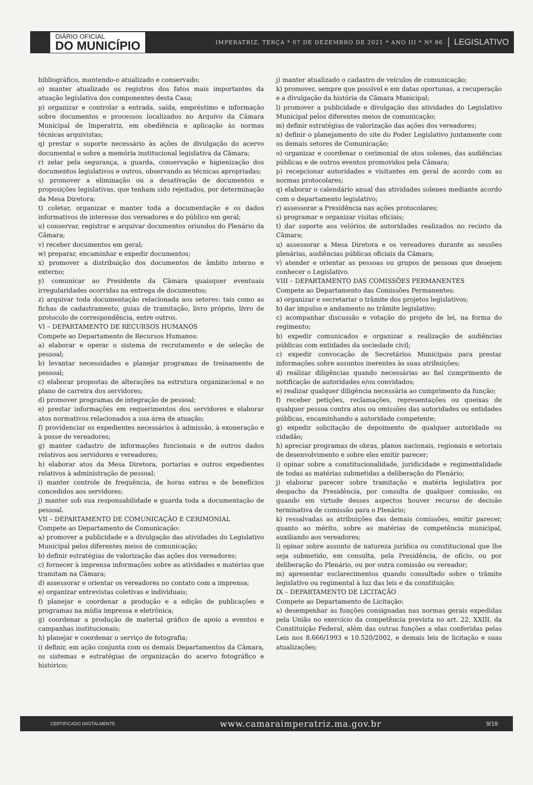DIÁRIO OFICIAL
DO MUNICÍPIO
IMPERATRIZ, TERÇA * 07 DE DEZEMBRO DE 2021 * ANO III * Nº 86
LEGISLATIVO
bibliográfico, mantendo-o atualizado e conservado;
o) manter atualizado os registros dos fatos mais importantes da atuação legislativa dos componentes desta Casa;
p) organizar e controlar a entrada, saída, empréstimo e informação sobre documentos e processos localizados no Arquivo da Câmara Municipal de Imperatriz, em obediência e aplicação às normas técnicas arquivistas;
q) prestar o suporte necessário às ações de divulgação do acervo documental e sobre a memória institucional legislativa da Câmara;
r) zelar pela segurança, a guarda, conservação e higienização dos documentos legislativos e outros, observando as técnicas apropriadas;
s) promover a eliminação ou a desativação de documentos e proposições legislativas, que tenham sido rejeitados, por determinação da Mesa Diretora;
t) coletar, organizar e manter toda a documentação e os dados informativos de interesse dos vereadores e do público em geral;
u) conservar, registrar e arquivar documentos oriundos do Plenário da Câmara;
v) receber documentos em geral;
w) preparar, encaminhar e expedir documentos;
x) promover a distribuição dos documentos de âmbito interno e externo;
y) comunicar ao Presidente da Câmara quaisquer eventuais irregularidades ocorridas na entrega de documentos;
z) arquivar toda documentação relacionada aos setores: tais como as fichas de cadastramento, guias de tramitação, livro próprio, livro de protocolo de correspondência, entre outros.
VI – DEPARTAMENTO DE RECURSOS HUMANOS
Compete ao Departamento de Recursos Humanos:
a) elaborar e operar o sistema de recrutamento e de seleção de pessoal;
b) levantar necessidades e planejar programas de treinamento de pessoal;
c) elaborar propostas de alterações na estrutura organizacional e no plano de carreira dos servidores;
d) promover programas de integração de pessoal;
e) prestar informações em requerimentos dos servidores e elaborar atos normativos relacionados a sua área de atuação;
f) providenciar os expedientes necessários à admissão, à exoneração e à posse de vereadores;
g) manter cadastro de informações funcionais e de outros dados relativos aos servidores e vereadores;
h) elaborar atos da Mesa Diretora, portarias e outros expedientes relativos à administração de pessoal;
i) manter controle de frequência, de horas extras e de benefícios concedidos aos servidores;
j) manter sob sua responsabilidade e guarda toda a documentação de pessoal.
VII – DEPARTAMENTO DE COMUNICAÇÃO E CERIMONIAL
Compete ao Departamento de Comunicação:
a) promover a publicidade e a divulgação das atividades do Legislativo Municipal pelos diferentes meios de comunicação;
b) definir estratégias de valorização das ações dos vereadores;
c) fornecer à imprensa informações sobre as atividades e matérias que tramitam na Câmara;
d) assessorar e orientar os vereadores no contato com a imprensa;
e) organizar entrevistas coletivas e individuais;
f) planejar e coordenar a produção e a edição de publicações e programas na mídia impressa e eletrônica;
g) coordenar a produção de material gráfico de apoio a eventos e campanhas institucionais;
h) planejar e coordenar o serviço de fotografia;
i) definir, em ação conjunta com os demais Departamentos da Câmara, os sistemas e estratégias de organização do acervo fotográfico e histórico;
j) manter atualizado o cadastro de veículos de comunicação;
k) promover, sempre que possível e em datas oportunas, a recuperação e a divulgação da história da Câmara Municipal;
l) promover a publicidade e divulgação das atividades do Legislativo Municipal pelos diferentes meios de comunicação;
m) definir estratégias de valorização das ações dos vereadores;
n) definir o planejamento do site do Poder Legislativo juntamente com os demais setores de Comunicação;
o) organizar e coordenar o cerimonial de atos solenes, das audiências públicas e de outros eventos promovidos pela Câmara;
p) recepcionar autoridades e visitantes em geral de acordo com as normas protocolares;
q) elaborar o calendário anual das atividades solenes mediante acordo com o departamento legislativo;
r) assessorar a Presidência nas ações protocolares;
s) programar e organizar visitas oficiais;
t) dar suporte aos velórios de autoridades realizados no recinto da Câmara;
u) assessorar a Mesa Diretora e os vereadores durante as sessões plenárias, audiências públicas oficiais da Câmara;
v) atender e orientar as pessoas ou grupos de pessoas que desejem conhecer o Legislativo.
VIII – DEPARTAMENTO DAS COMISSÕES PERMANENTES
Compete ao Departamento das Comissões Permanentes:
a) organizar e secretariar o trâmite dos projetos legislativos;
b) dar impulso e andamento no trâmite legislativo;
c) acompanhar discussão e votação do projeto de lei, na forma do regimento;
b) expedir comunicados e organizar a realização de audiências públicas com entidades da sociedade civil;
c) expedir convocação de Secretários Municipais para prestar informações sobre assuntos inerentes às suas atribuições;
d) realizar diligências quando necessárias ao fiel cumprimento de notificação de autoridades e/ou convidados;
e) realizar qualquer diligência necessária ao cumprimento da função;
f) receber petições, reclamações, representações ou queixas de qualquer pessoa contra atos ou omissões das autoridades ou entidades públicas, encaminhando a autoridade competente;
g) expedir solicitação de depoimento de qualquer autoridade ou cidadão;
h) apreciar programas de obras, planos nacionais, regionais e setoriais de desenvolvimento e sobre eles emitir parecer;
i) opinar sobre a constitucionalidade, juridicidade e regimentalidade de todas as matérias submetidas a deliberação do Plenário;
j) elaborar parecer sobre tramitação e matéria legislativa por despacho da Presidência, por consulta de qualquer comissão, ou quando em virtude desses aspectos houver recurso de decisão terminativa de comissão para o Plenário;
k) ressalvadas as atribuições das demais comissões, emitir parecer, quanto ao mérito, sobre as matérias de competência municipal, auxiliando aos vereadores;
l) opinar sobre assunto de natureza jurídica ou constitucional que lhe seja submetido, em consulta, pela Presidência, de ofício, ou por deliberação do Plenário, ou por outra comissão ou vereador;
m) apresentar esclarecimentos quando consultado sobre o trâmite legislativo ou regimental à luz das leis e da constituição;
IX – DEPARTAMENTO DE LICITAÇÃO
Compete ao Departamento de Licitação:
a) desempenhar as funções consignadas nas normas gerais expedidas pela União no exercício da competência prevista no art. 22, XXIII, da Constituição Federal, além das outras funções a elas conferidas pelas Leis nos 8.666/1993 e 10.520/2002, e demais leis de licitação e suas atualizações;
CERTIFICADO DIGITALMENTE
www.camaraimperatriz.ma.gov.br
9/19